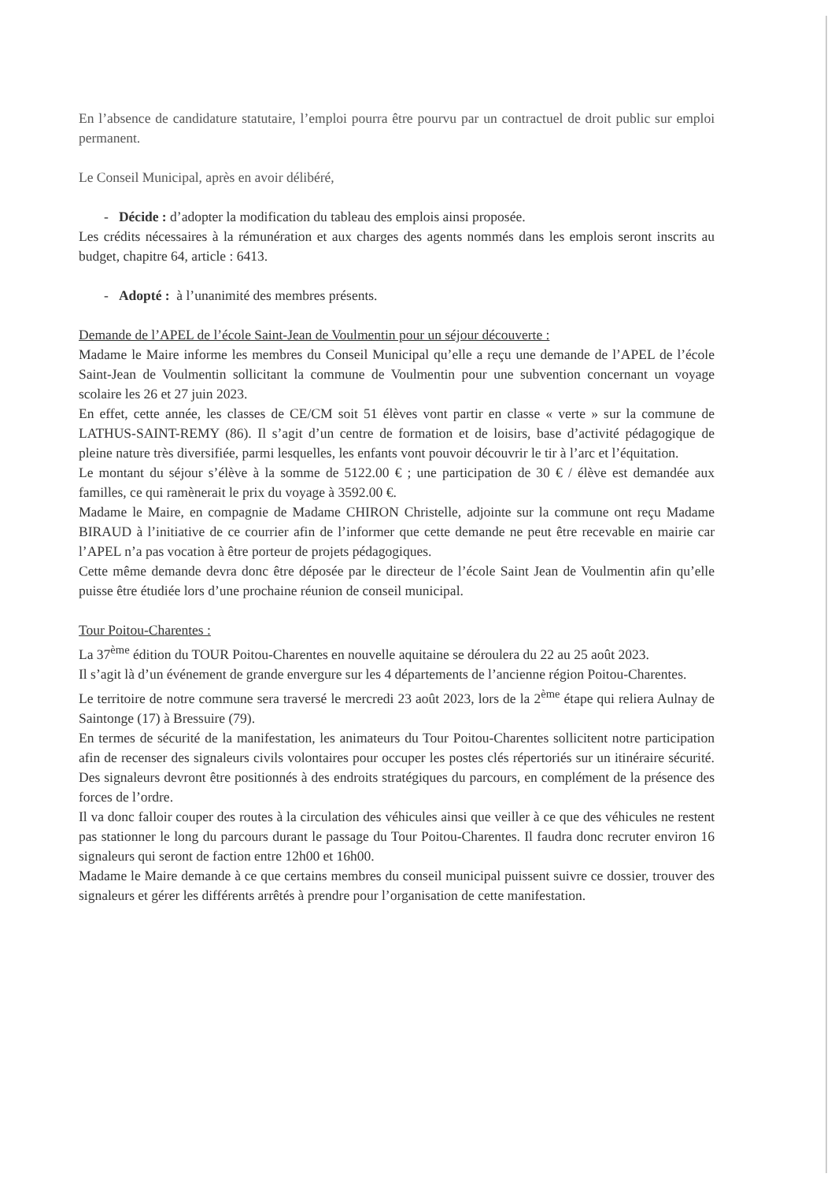En l’absence de candidature statutaire, l’emploi pourra être pourvu par un contractuel de droit public sur emploi permanent.
Le Conseil Municipal, après en avoir délibéré,
- Décide : d’adopter la modification du tableau des emplois ainsi proposée.
Les crédits nécessaires à la rémunération et aux charges des agents nommés dans les emplois seront inscrits au budget, chapitre 64, article : 6413.
- Adopté : à l’unanimité des membres présents.
Demande de l’APEL de l’école Saint-Jean de Voulmentin pour un séjour découverte :
Madame le Maire informe les membres du Conseil Municipal qu’elle a reçu une demande de l’APEL de l’école Saint-Jean de Voulmentin sollicitant la commune de Voulmentin pour une subvention concernant un voyage scolaire les 26 et 27 juin 2023.
En effet, cette année, les classes de CE/CM soit 51 élèves vont partir en classe « verte » sur la commune de LATHUS-SAINT-REMY (86). Il s’agit d’un centre de formation et de loisirs, base d’activité pédagogique de pleine nature très diversifiée, parmi lesquelles, les enfants vont pouvoir découvrir le tir à l’arc et l’équitation.
Le montant du séjour s’élève à la somme de 5122.00 € ; une participation de 30 € / élève est demandée aux familles, ce qui ramènerait le prix du voyage à 3592.00 €.
Madame le Maire, en compagnie de Madame CHIRON Christelle, adjointe sur la commune ont reçu Madame BIRAUD à l’initiative de ce courrier afin de l’informer que cette demande ne peut être recevable en mairie car l’APEL n’a pas vocation à être porteur de projets pédagogiques.
Cette même demande devra donc être déposée par le directeur de l’école Saint Jean de Voulmentin afin qu’elle puisse être étudiée lors d’une prochaine réunion de conseil municipal.
Tour Poitou-Charentes :
La 37<sup>ème</sup> édition du TOUR Poitou-Charentes en nouvelle aquitaine se déroulera du 22 au 25 août 2023.
Il s’agit là d’un événement de grande envergure sur les 4 départements de l’ancienne région Poitou-Charentes.
Le territoire de notre commune sera traversé le mercredi 23 août 2023, lors de la 2<sup>ème</sup> étape qui reliera Aulnay de Saintonge (17) à Bressuire (79).
En termes de sécurité de la manifestation, les animateurs du Tour Poitou-Charentes sollicitent notre participation afin de recenser des signaleurs civils volontaires pour occuper les postes clés répertoriés sur un itinéraire sécurité. Des signaleurs devront être positionnés à des endroits stratégiques du parcours, en complément de la présence des forces de l’ordre.
Il va donc falloir couper des routes à la circulation des véhicules ainsi que veiller à ce que des véhicules ne restent pas stationner le long du parcours durant le passage du Tour Poitou-Charentes. Il faudra donc recruter environ 16 signaleurs qui seront de faction entre 12h00 et 16h00.
Madame le Maire demande à ce que certains membres du conseil municipal puissent suivre ce dossier, trouver des signaleurs et gérer les différents arrêtés à prendre pour l’organisation de cette manifestation.